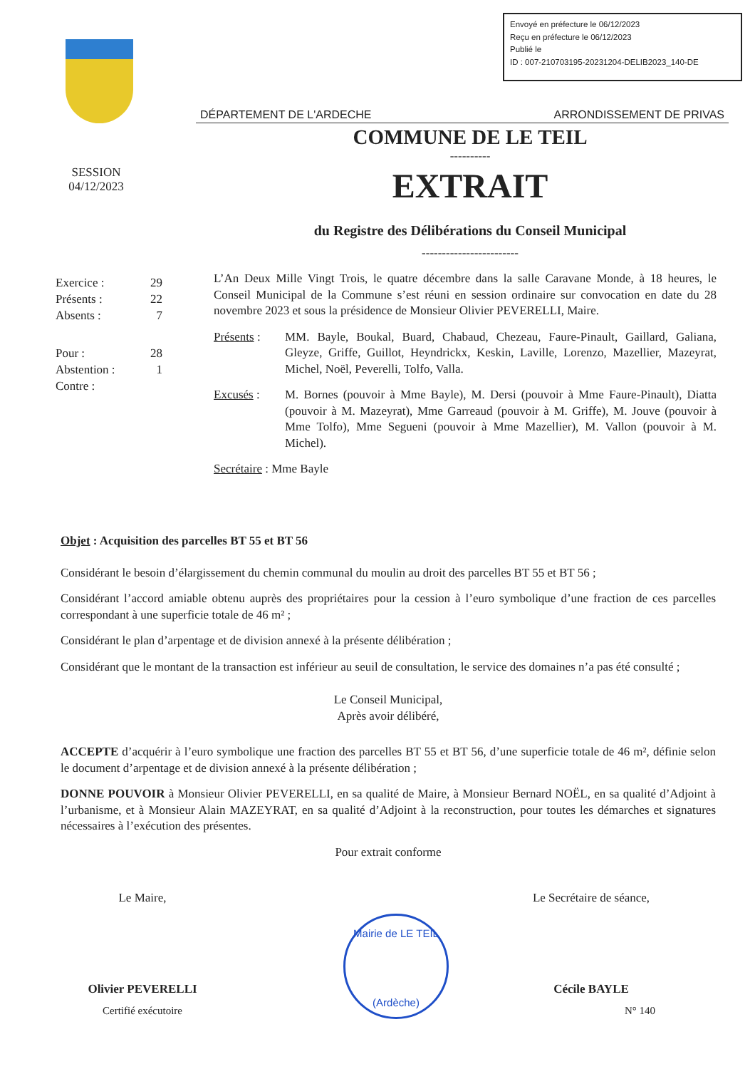Envoyé en préfecture le 06/12/2023
Reçu en préfecture le 06/12/2023
Publié le
ID : 007-210703195-20231204-DELIB2023_140-DE
DÉPARTEMENT DE L'ARDECHE ARRONDISSEMENT DE PRIVAS
COMMUNE DE LE TEIL
----------
EXTRAIT
du Registre des Délibérations du Conseil Municipal
------------------------
SESSION
04/12/2023
| Exercice : | 29 |
| Présents : | 22 |
| Absents : | 7 |
| Pour : | 28 |
| Abstention : | 1 |
| Contre : | |
L’An Deux Mille Vingt Trois, le quatre décembre dans la salle Caravane Monde, à 18 heures, le Conseil Municipal de la Commune s’est réuni en session ordinaire sur convocation en date du 28 novembre 2023 et sous la présidence de Monsieur Olivier PEVERELLI, Maire.
Présents :
MM. Bayle, Boukal, Buard, Chabaud, Chezeau, Faure-Pinault, Gaillard, Galiana, Gleyze, Griffe, Guillot, Heyndrickx, Keskin, Laville, Lorenzo, Mazellier, Mazeyrat, Michel, Noël, Peverelli, Tolfo, Valla.
Excusés : M. Bornes (pouvoir à Mme Bayle), M. Dersi (pouvoir à Mme Faure-Pinault), Diatta (pouvoir à M. Mazeyrat), Mme Garreaud (pouvoir à M. Griffe), M. Jouve (pouvoir à Mme Tolfo), Mme Segueni (pouvoir à Mme Mazellier), M. Vallon (pouvoir à M. Michel).
Secrétaire : Mme Bayle
Objet : Acquisition des parcelles BT 55 et BT 56
Considérant le besoin d’élargissement du chemin communal du moulin au droit des parcelles BT 55 et BT 56 ;
Considérant l’accord amiable obtenu auprès des propriétaires pour la cession à l’euro symbolique d’une fraction de ces parcelles correspondant à une superficie totale de 46 m² ;
Considérant le plan d’arpentage et de division annexé à la présente délibération ;
Considérant que le montant de la transaction est inférieur au seuil de consultation, le service des domaines n’a pas été consulté ;
Le Conseil Municipal,
Après avoir délibéré,
ACCEPTE d’acquérir à l’euro symbolique une fraction des parcelles BT 55 et BT 56, d’une superficie totale de 46 m², définie selon le document d’arpentage et de division annexé à la présente délibération ;
DONNE POUVOIR à Monsieur Olivier PEVERELLI, en sa qualité de Maire, à Monsieur Bernard NOËL, en sa qualité d’Adjoint à l’urbanisme, et à Monsieur Alain MAZEYRAT, en sa qualité d’Adjoint à la reconstruction, pour toutes les démarches et signatures nécessaires à l’exécution des présentes.
Pour extrait conforme
Le Maire,
Olivier PEVERELLI
Certifié exécutoire
Mairie de LE TEIL
(Ardèche)
Le Secrétaire de séance,
Cécile BAYLE
N° 140